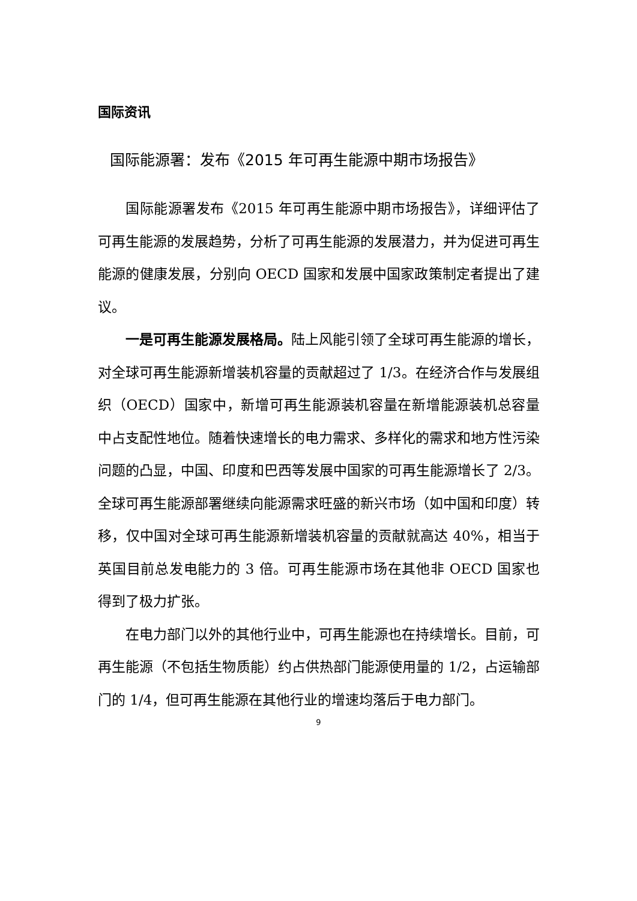国际资讯
国际能源署：发布《2015 年可再生能源中期市场报告》
国际能源署发布《2015 年可再生能源中期市场报告》，详细评估了可再生能源的发展趋势，分析了可再生能源的发展潜力，并为促进可再生能源的健康发展，分别向 OECD 国家和发展中国家政策制定者提出了建议。
一是可再生能源发展格局。陆上风能引领了全球可再生能源的增长，对全球可再生能源新增装机容量的贡献超过了 1/3。在经济合作与发展组织（OECD）国家中，新增可再生能源装机容量在新增能源装机总容量中占支配性地位。随着快速增长的电力需求、多样化的需求和地方性污染问题的凸显，中国、印度和巴西等发展中国家的可再生能源增长了 2/3。全球可再生能源部署继续向能源需求旺盛的新兴市场（如中国和印度）转移，仅中国对全球可再生能源新增装机容量的贡献就高达 40%，相当于英国目前总发电能力的 3 倍。可再生能源市场在其他非 OECD 国家也得到了极力扩张。
在电力部门以外的其他行业中，可再生能源也在持续增长。目前，可再生能源（不包括生物质能）约占供热部门能源使用量的 1/2，占运输部门的 1/4，但可再生能源在其他行业的增速均落后于电力部门。
9